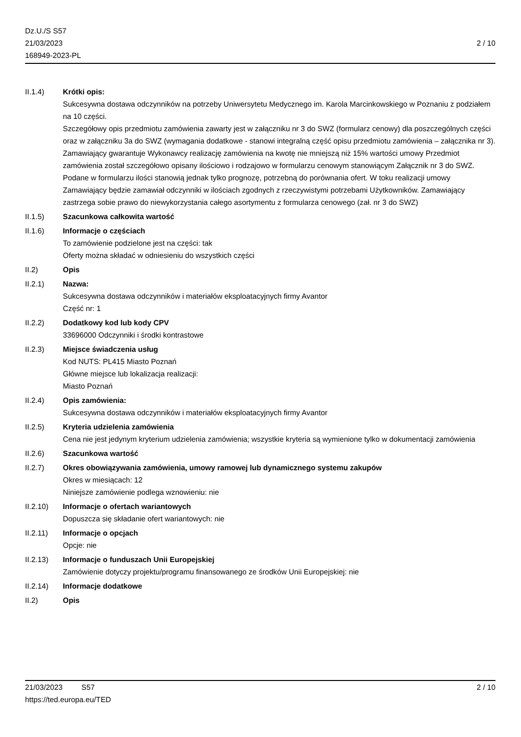Dz.U./S S57
21/03/2023
168949-2023-PL
2 / 10
II.1.4) Krótki opis:
Sukcesywna dostawa odczynników na potrzeby Uniwersytetu Medycznego im. Karola Marcinkowskiego w Poznaniu z podziałem na 10 części.
Szczegółowy opis przedmiotu zamówienia zawarty jest w załączniku nr 3 do SWZ (formularz cenowy) dla poszczególnych części oraz w załączniku 3a do SWZ (wymagania dodatkowe - stanowi integralną część opisu przedmiotu zamówienia – załącznika nr 3).
Zamawiający gwarantuje Wykonawcy realizację zamówienia na kwotę nie mniejszą niż 15% wartości umowy Przedmiot zamówienia został szczegółowo opisany ilościowo i rodzajowo w formularzu cenowym stanowiącym Załącznik nr 3 do SWZ. Podane w formularzu ilości stanowią jednak tylko prognozę, potrzebną do porównania ofert. W toku realizacji umowy Zamawiający będzie zamawiał odczynniki w ilościach zgodnych z rzeczywistymi potrzebami Użytkowników. Zamawiający zastrzega sobie prawo do niewykorzystania całego asortymentu z formularza cenowego (zał. nr 3 do SWZ)
II.1.5) Szacunkowa całkowita wartość
II.1.6) Informacje o częściach
To zamówienie podzielone jest na części: tak
Oferty można składać w odniesieniu do wszystkich części
II.2) Opis
II.2.1) Nazwa:
Sukcesywna dostawa odczynników i materiałów eksploatacyjnych firmy Avantor
Część nr: 1
II.2.2) Dodatkowy kod lub kody CPV
33696000 Odczynniki i środki kontrastowe
II.2.3) Miejsce świadczenia usług
Kod NUTS: PL415 Miasto Poznań
Główne miejsce lub lokalizacja realizacji:
Miasto Poznań
II.2.4) Opis zamówienia:
Sukcesywna dostawa odczynników i materiałów eksploatacyjnych firmy Avantor
II.2.5) Kryteria udzielenia zamówienia
Cena nie jest jedynym kryterium udzielenia zamówienia; wszystkie kryteria są wymienione tylko w dokumentacji zamówienia
II.2.6) Szacunkowa wartość
II.2.7) Okres obowiązywania zamówienia, umowy ramowej lub dynamicznego systemu zakupów
Okres w miesiącach: 12
Niniejsze zamówienie podlega wznowieniu: nie
II.2.10) Informacje o ofertach wariantowych
Dopuszcza się składanie ofert wariantowych: nie
II.2.11) Informacje o opcjach
Opcje: nie
II.2.13) Informacje o funduszach Unii Europejskiej
Zamówienie dotyczy projektu/programu finansowanego ze środków Unii Europejskiej: nie
II.2.14) Informacje dodatkowe
II.2) Opis
21/03/2023 S57 2 / 10
https://ted.europa.eu/TED